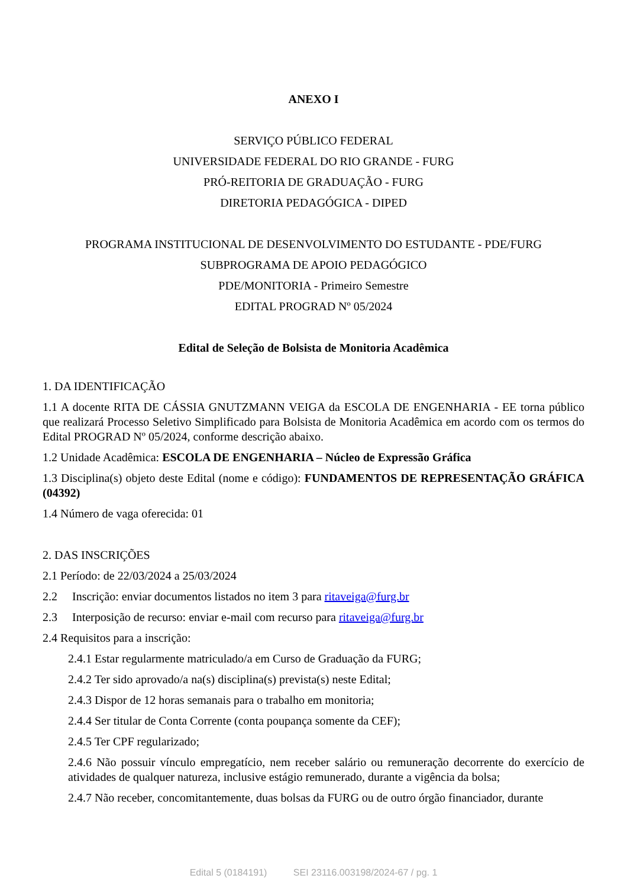ANEXO I
SERVIÇO PÚBLICO FEDERAL
UNIVERSIDADE FEDERAL DO RIO GRANDE - FURG
PRÓ-REITORIA DE GRADUAÇÃO - FURG
DIRETORIA PEDAGÓGICA - DIPED
PROGRAMA INSTITUCIONAL DE DESENVOLVIMENTO DO ESTUDANTE - PDE/FURG
SUBPROGRAMA DE APOIO PEDAGÓGICO
PDE/MONITORIA - Primeiro Semestre
EDITAL PROGRAD Nº 05/2024
Edital de Seleção de Bolsista de Monitoria Acadêmica
1. DA IDENTIFICAÇÃO
1.1 A docente RITA DE CÁSSIA GNUTZMANN VEIGA da ESCOLA DE ENGENHARIA - EE torna público que realizará Processo Seletivo Simplificado para Bolsista de Monitoria Acadêmica em acordo com os termos do Edital PROGRAD Nº 05/2024, conforme descrição abaixo.
1.2 Unidade Acadêmica: ESCOLA DE ENGENHARIA – Núcleo de Expressão Gráfica
1.3 Disciplina(s) objeto deste Edital (nome e código): FUNDAMENTOS DE REPRESENTAÇÃO GRÁFICA (04392)
1.4 Número de vaga oferecida: 01
2. DAS INSCRIÇÕES
2.1 Período: de 22/03/2024 a 25/03/2024
2.2 Inscrição: enviar documentos listados no item 3 para ritaveiga@furg.br
2.3 Interposição de recurso: enviar e-mail com recurso para ritaveiga@furg.br
2.4 Requisitos para a inscrição:
2.4.1 Estar regularmente matriculado/a em Curso de Graduação da FURG;
2.4.2 Ter sido aprovado/a na(s) disciplina(s) prevista(s) neste Edital;
2.4.3 Dispor de 12 horas semanais para o trabalho em monitoria;
2.4.4 Ser titular de Conta Corrente (conta poupança somente da CEF);
2.4.5 Ter CPF regularizado;
2.4.6 Não possuir vínculo empregatício, nem receber salário ou remuneração decorrente do exercício de atividades de qualquer natureza, inclusive estágio remunerado, durante a vigência da bolsa;
2.4.7 Não receber, concomitantemente, duas bolsas da FURG ou de outro órgão financiador, durante
Edital 5 (0184191) SEI 23116.003198/2024-67 / pg. 1